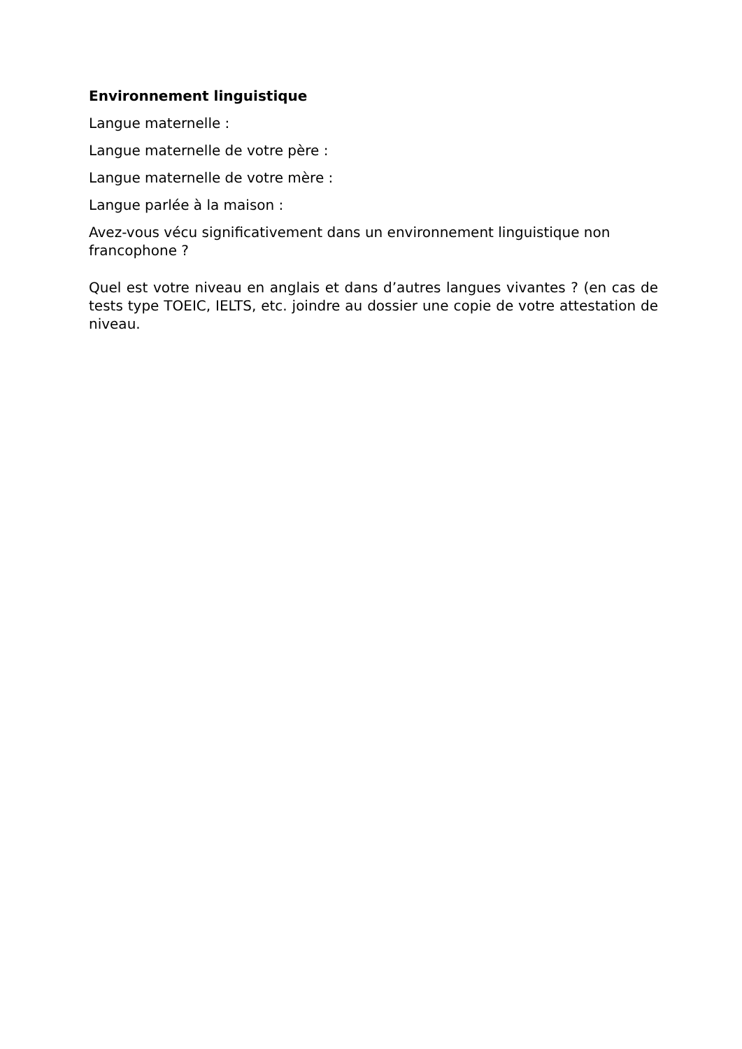Environnement linguistique
Langue maternelle :
Langue maternelle de votre père :
Langue maternelle de votre mère :
Langue parlée à la maison :
Avez-vous vécu significativement dans un environnement linguistique non francophone ?
Quel est votre niveau en anglais et dans d’autres langues vivantes ? (en cas de tests type TOEIC, IELTS, etc. joindre au dossier une copie de votre attestation de niveau.